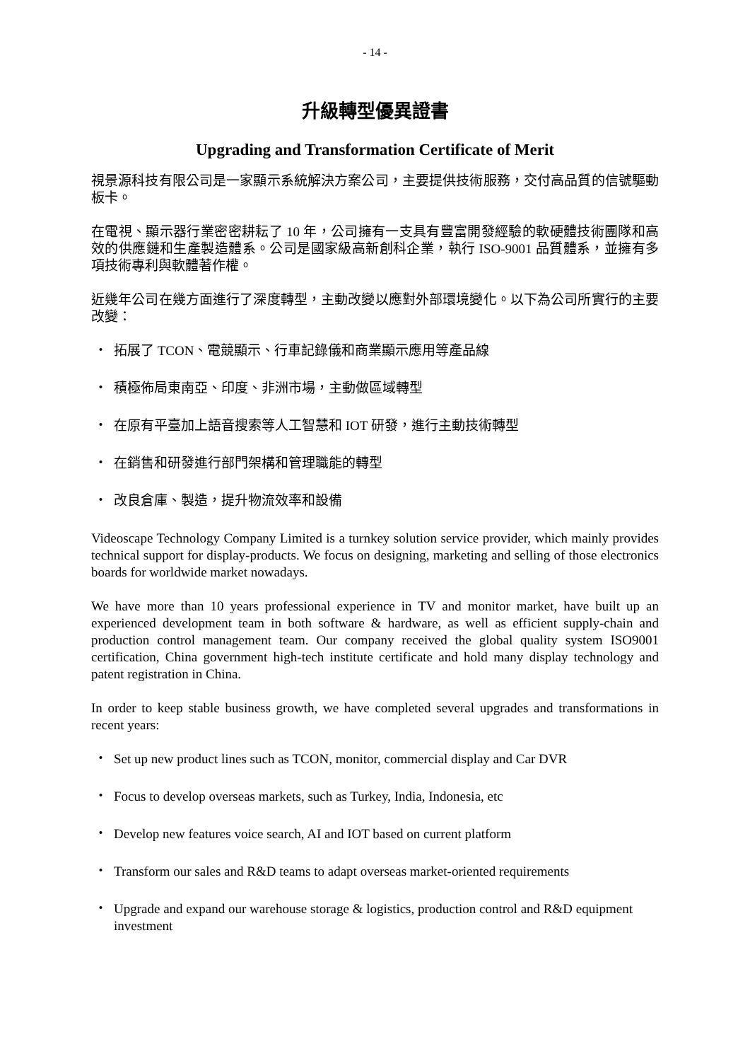- 14 -
升級轉型優異證書
Upgrading and Transformation Certificate of Merit
視景源科技有限公司是一家顯示系統解決方案公司，主要提供技術服務，交付高品質的信號驅動板卡。
在電視、顯示器行業密密耕耘了 10 年，公司擁有一支具有豐富開發經驗的軟硬體技術團隊和高效的供應鏈和生產製造體系。公司是國家級高新創科企業，執行 ISO-9001 品質體系，並擁有多項技術專利與軟體著作權。
近幾年公司在幾方面進行了深度轉型，主動改變以應對外部環境變化。以下為公司所實行的主要改變：
・ 拓展了 TCON、電競顯示、行車記錄儀和商業顯示應用等產品線
・ 積極佈局東南亞、印度、非洲市場，主動做區域轉型
・ 在原有平臺加上語音搜索等人工智慧和 IOT 研發，進行主動技術轉型
・ 在銷售和研發進行部門架構和管理職能的轉型
・ 改良倉庫、製造，提升物流效率和設備
Videoscape Technology Company Limited is a turnkey solution service provider, which mainly provides technical support for display-products. We focus on designing, marketing and selling of those electronics boards for worldwide market nowadays.
We have more than 10 years professional experience in TV and monitor market, have built up an experienced development team in both software & hardware, as well as efficient supply-chain and production control management team. Our company received the global quality system ISO9001 certification, China government high-tech institute certificate and hold many display technology and patent registration in China.
In order to keep stable business growth, we have completed several upgrades and transformations in recent years:
・ Set up new product lines such as TCON, monitor, commercial display and Car DVR
・ Focus to develop overseas markets, such as Turkey, India, Indonesia, etc
・ Develop new features voice search, AI and IOT based on current platform
・ Transform our sales and R&D teams to adapt overseas market-oriented requirements
・ Upgrade and expand our warehouse storage & logistics, production control and R&D equipment investment